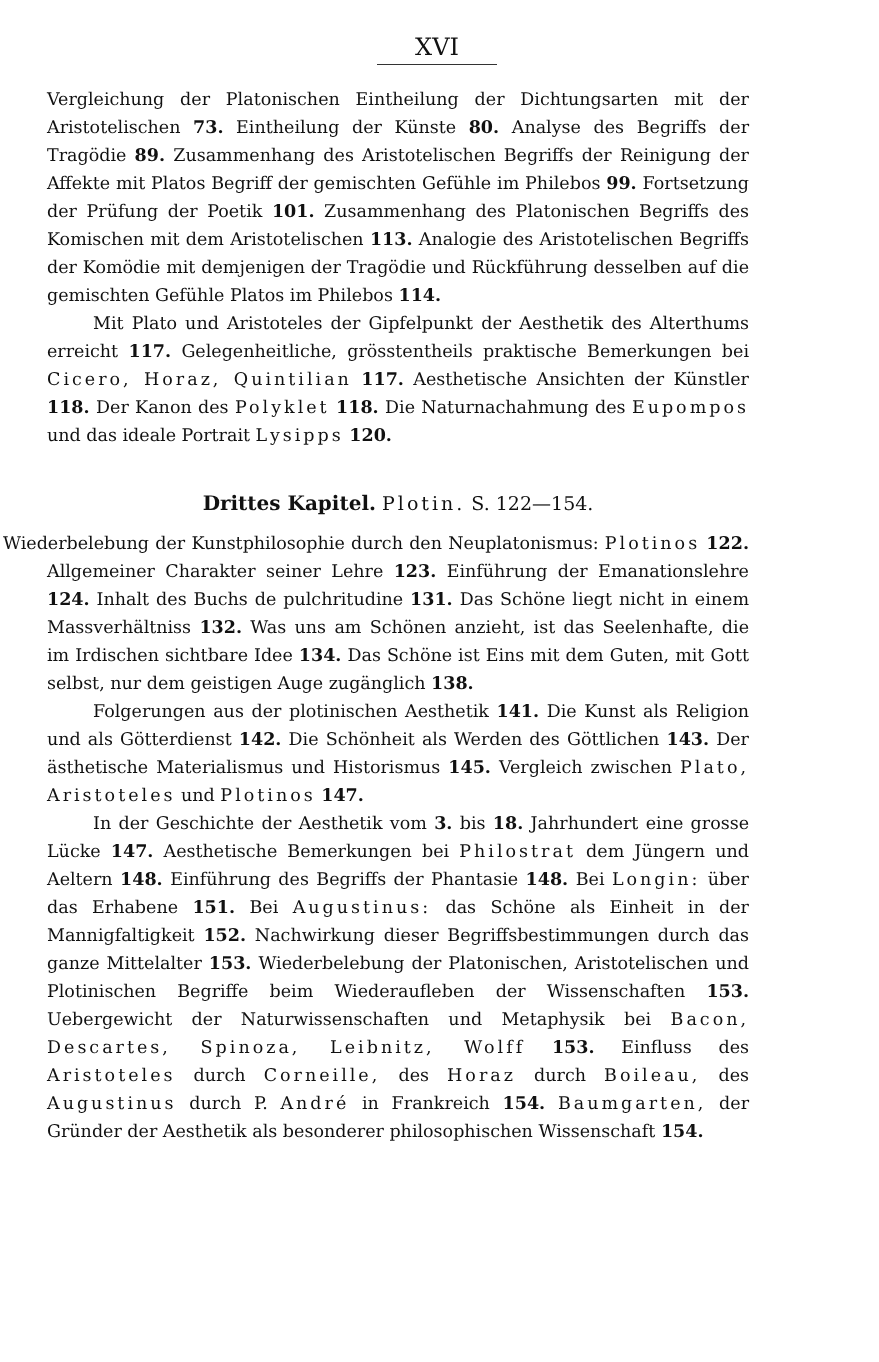XVI
Vergleichung der Platonischen Eintheilung der Dichtungsarten mit der Aristotelischen 73. Eintheilung der Künste 80. Analyse des Begriffs der Tragödie 89. Zusammenhang des Aristotelischen Begriffs der Reinigung der Affekte mit Platos Begriff der gemischten Gefühle im Philebos 99. Fortsetzung der Prüfung der Poetik 101. Zusammenhang des Platonischen Begriffs des Komischen mit dem Aristotelischen 113. Analogie des Aristotelischen Begriffs der Komödie mit demjenigen der Tragödie und Rückführung desselben auf die gemischten Gefühle Platos im Philebos 114.
Mit Plato und Aristoteles der Gipfelpunkt der Aesthetik des Alterthums erreicht 117. Gelegenheitliche, grösstentheils praktische Bemerkungen bei Cicero, Horaz, Quintilian 117. Aesthetische Ansichten der Künstler 118. Der Kanon des Polyklet 118. Die Naturnachahmung des Eupompos und das ideale Portrait Lysipps 120.
Drittes Kapitel. Plotin. S. 122—154.
Wiederbelebung der Kunstphilosophie durch den Neuplatonismus: Plotinos 122. Allgemeiner Charakter seiner Lehre 123. Einführung der Emanationslehre 124. Inhalt des Buchs de pulchritudine 131. Das Schöne liegt nicht in einem Massverhältniss 132. Was uns am Schönen anzieht, ist das Seelenhafte, die im Irdischen sichtbare Idee 134. Das Schöne ist Eins mit dem Guten, mit Gott selbst, nur dem geistigen Auge zugänglich 138.
Folgerungen aus der plotinischen Aesthetik 141. Die Kunst als Religion und als Götterdienst 142. Die Schönheit als Werden des Göttlichen 143. Der ästhetische Materialismus und Historismus 145. Vergleich zwischen Plato, Aristoteles und Plotinos 147.
In der Geschichte der Aesthetik vom 3. bis 18. Jahrhundert eine grosse Lücke 147. Aesthetische Bemerkungen bei Philostrat dem Jüngern und Aeltern 148. Einführung des Begriffs der Phantasie 148. Bei Longin: über das Erhabene 151. Bei Augustinus: das Schöne als Einheit in der Mannigfaltigkeit 152. Nachwirkung dieser Begriffsbestimmungen durch das ganze Mittelalter 153. Wiederbelebung der Platonischen, Aristotelischen und Plotinischen Begriffe beim Wiederaufleben der Wissenschaften 153. Uebergewicht der Naturwissenschaften und Metaphysik bei Bacon, Descartes, Spinoza, Leibnitz, Wolff 153. Einfluss des Aristoteles durch Corneille, des Horaz durch Boileau, des Augustinus durch P. André in Frankreich 154. Baumgarten, der Gründer der Aesthetik als besonderer philosophischen Wissenschaft 154.